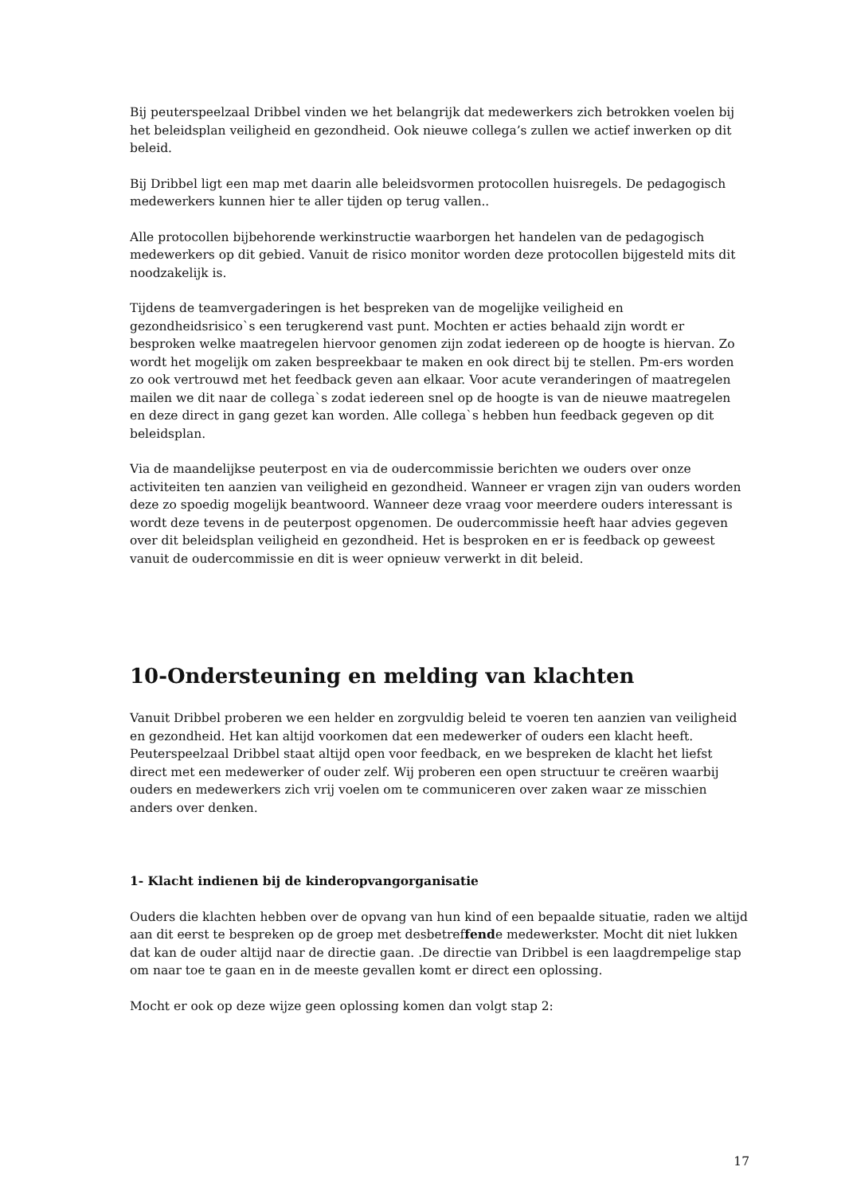Bij peuterspeelzaal Dribbel vinden we het belangrijk dat medewerkers zich betrokken voelen bij het beleidsplan veiligheid en gezondheid. Ook nieuwe collega’s zullen we actief inwerken op dit beleid.
Bij Dribbel ligt een map met daarin alle beleidsvormen protocollen huisregels. De pedagogisch medewerkers kunnen hier te aller tijden op terug vallen..
Alle protocollen bijbehorende werkinstructie waarborgen het handelen van de pedagogisch medewerkers op dit gebied. Vanuit de risico monitor worden deze protocollen bijgesteld mits dit noodzakelijk is.
Tijdens de teamvergaderingen is het bespreken van de mogelijke veiligheid en gezondheidsrisico`s een terugkerend vast punt. Mochten er acties behaald zijn wordt er besproken welke maatregelen hiervoor genomen zijn zodat iedereen op de hoogte is hiervan. Zo wordt het mogelijk om zaken bespreekbaar te maken en ook direct bij te stellen. Pm-ers worden zo ook vertrouwd met het feedback geven aan elkaar. Voor acute veranderingen of maatregelen mailen we dit naar de collega`s zodat iedereen snel op de hoogte is van de nieuwe maatregelen en deze direct in gang gezet kan worden. Alle collega`s hebben hun feedback gegeven op dit beleidsplan.
Via de maandelijkse peuterpost en via de oudercommissie berichten we ouders over onze activiteiten ten aanzien van veiligheid en gezondheid. Wanneer er vragen zijn van ouders worden deze zo spoedig mogelijk beantwoord. Wanneer deze vraag voor meerdere ouders interessant is wordt deze tevens in de peuterpost opgenomen. De oudercommissie heeft haar advies gegeven over dit beleidsplan veiligheid en gezondheid. Het is besproken en er is feedback op geweest vanuit de oudercommissie en dit is weer opnieuw verwerkt in dit beleid.
10-Ondersteuning en melding van klachten
Vanuit Dribbel proberen we een helder en zorgvuldig beleid te voeren ten aanzien van veiligheid en gezondheid. Het kan altijd voorkomen dat een medewerker of ouders een klacht heeft. Peuterspeelzaal Dribbel staat altijd open voor feedback, en we bespreken de klacht het liefst direct met een medewerker of ouder zelf. Wij proberen een open structuur te creëren waarbij ouders en medewerkers zich vrij voelen om te communiceren over zaken waar ze misschien anders over denken.
1- Klacht indienen bij de kinderopvangorganisatie
Ouders die klachten hebben over de opvang van hun kind of een bepaalde situatie, raden we altijd aan dit eerst te bespreken op de groep met desbetreffende medewerkster. Mocht dit niet lukken dat kan de ouder altijd naar de directie gaan. .De directie van Dribbel is een laagdrempelige stap om naar toe te gaan en in de meeste gevallen komt er direct een oplossing.
Mocht er ook op deze wijze geen oplossing komen dan volgt stap 2:
17